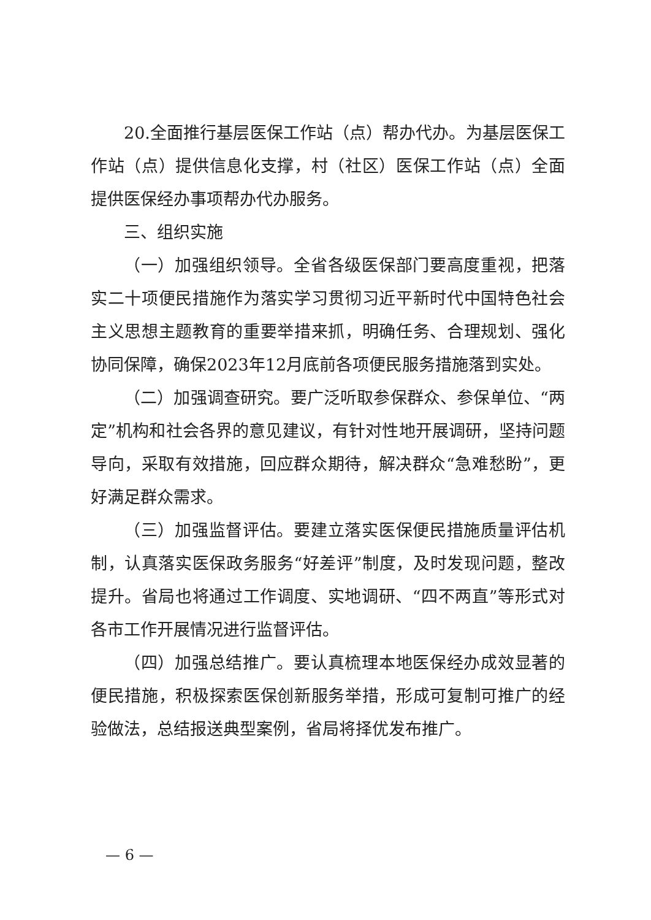20.全面推行基层医保工作站（点）帮办代办。为基层医保工作站（点）提供信息化支撑，村（社区）医保工作站（点）全面提供医保经办事项帮办代办服务。
三、组织实施
（一）加强组织领导。全省各级医保部门要高度重视，把落实二十项便民措施作为落实学习贯彻习近平新时代中国特色社会主义思想主题教育的重要举措来抓，明确任务、合理规划、强化协同保障，确保2023年12月底前各项便民服务措施落到实处。
（二）加强调查研究。要广泛听取参保群众、参保单位、“两定”机构和社会各界的意见建议，有针对性地开展调研，坚持问题导向，采取有效措施，回应群众期待，解决群众“急难愁盼”，更好满足群众需求。
（三）加强监督评估。要建立落实医保便民措施质量评估机制，认真落实医保政务服务“好差评”制度，及时发现问题，整改提升。省局也将通过工作调度、实地调研、“四不两直”等形式对各市工作开展情况进行监督评估。
（四）加强总结推广。要认真梳理本地医保经办成效显著的便民措施，积极探索医保创新服务举措，形成可复制可推广的经验做法，总结报送典型案例，省局将择优发布推广。
— 6 —